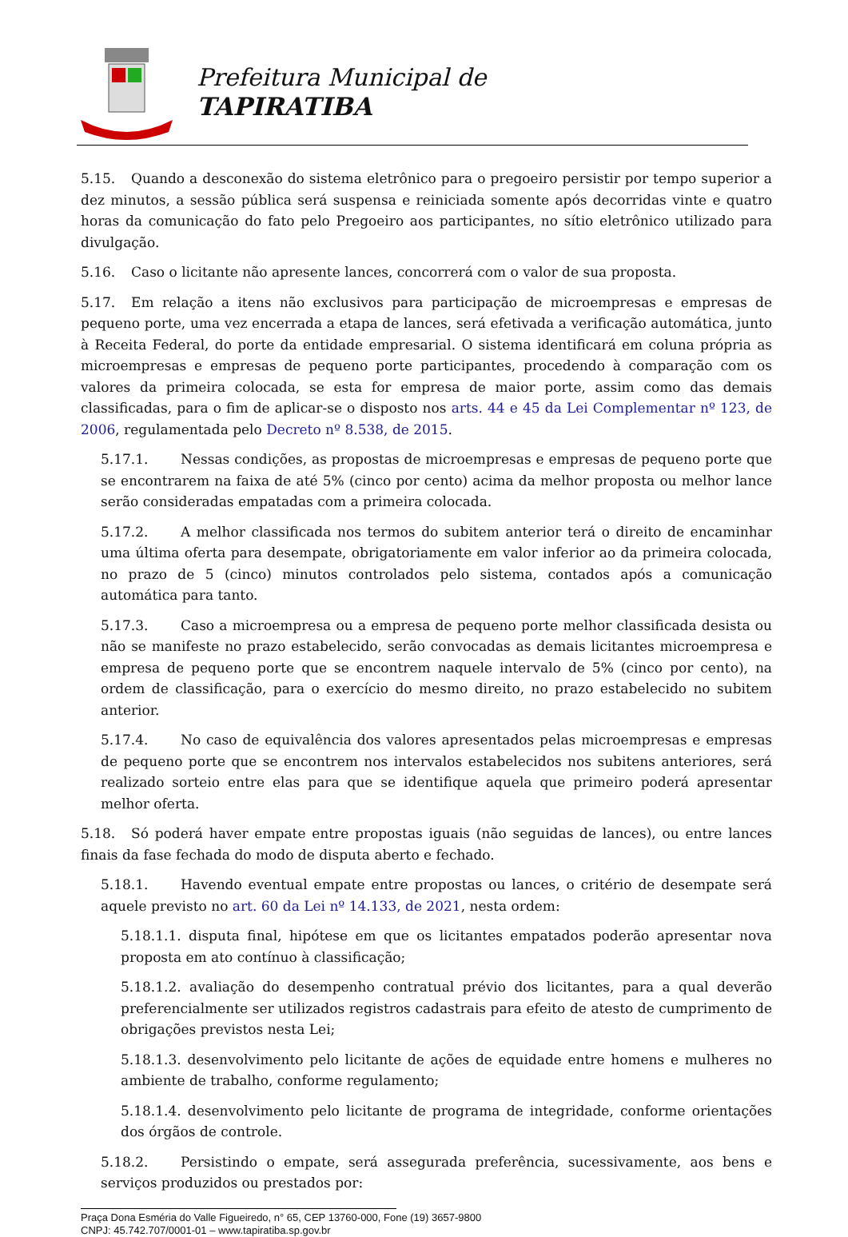Prefeitura Municipal de
TAPIRATIBA
5.15. Quando a desconexão do sistema eletrônico para o pregoeiro persistir por tempo superior a dez minutos, a sessão pública será suspensa e reiniciada somente após decorridas vinte e quatro horas da comunicação do fato pelo Pregoeiro aos participantes, no sítio eletrônico utilizado para divulgação.
5.16. Caso o licitante não apresente lances, concorrerá com o valor de sua proposta.
5.17. Em relação a itens não exclusivos para participação de microempresas e empresas de pequeno porte, uma vez encerrada a etapa de lances, será efetivada a verificação automática, junto à Receita Federal, do porte da entidade empresarial. O sistema identificará em coluna própria as microempresas e empresas de pequeno porte participantes, procedendo à comparação com os valores da primeira colocada, se esta for empresa de maior porte, assim como das demais classificadas, para o fim de aplicar-se o disposto nos arts. 44 e 45 da Lei Complementar nº 123, de 2006, regulamentada pelo Decreto nº 8.538, de 2015.
5.17.1. Nessas condições, as propostas de microempresas e empresas de pequeno porte que se encontrarem na faixa de até 5% (cinco por cento) acima da melhor proposta ou melhor lance serão consideradas empatadas com a primeira colocada.
5.17.2. A melhor classificada nos termos do subitem anterior terá o direito de encaminhar uma última oferta para desempate, obrigatoriamente em valor inferior ao da primeira colocada, no prazo de 5 (cinco) minutos controlados pelo sistema, contados após a comunicação automática para tanto.
5.17.3. Caso a microempresa ou a empresa de pequeno porte melhor classificada desista ou não se manifeste no prazo estabelecido, serão convocadas as demais licitantes microempresa e empresa de pequeno porte que se encontrem naquele intervalo de 5% (cinco por cento), na ordem de classificação, para o exercício do mesmo direito, no prazo estabelecido no subitem anterior.
5.17.4. No caso de equivalência dos valores apresentados pelas microempresas e empresas de pequeno porte que se encontrem nos intervalos estabelecidos nos subitens anteriores, será realizado sorteio entre elas para que se identifique aquela que primeiro poderá apresentar melhor oferta.
5.18. Só poderá haver empate entre propostas iguais (não seguidas de lances), ou entre lances finais da fase fechada do modo de disputa aberto e fechado.
5.18.1. Havendo eventual empate entre propostas ou lances, o critério de desempate será aquele previsto no art. 60 da Lei nº 14.133, de 2021, nesta ordem:
5.18.1.1. disputa final, hipótese em que os licitantes empatados poderão apresentar nova proposta em ato contínuo à classificação;
5.18.1.2. avaliação do desempenho contratual prévio dos licitantes, para a qual deverão preferencialmente ser utilizados registros cadastrais para efeito de atesto de cumprimento de obrigações previstos nesta Lei;
5.18.1.3. desenvolvimento pelo licitante de ações de equidade entre homens e mulheres no ambiente de trabalho, conforme regulamento;
5.18.1.4. desenvolvimento pelo licitante de programa de integridade, conforme orientações dos órgãos de controle.
5.18.2. Persistindo o empate, será assegurada preferência, sucessivamente, aos bens e serviços produzidos ou prestados por:
Praça Dona Esméria do Valle Figueiredo, n° 65, CEP 13760-000, Fone (19) 3657-9800
CNPJ: 45.742.707/0001-01 – www.tapiratiba.sp.gov.br